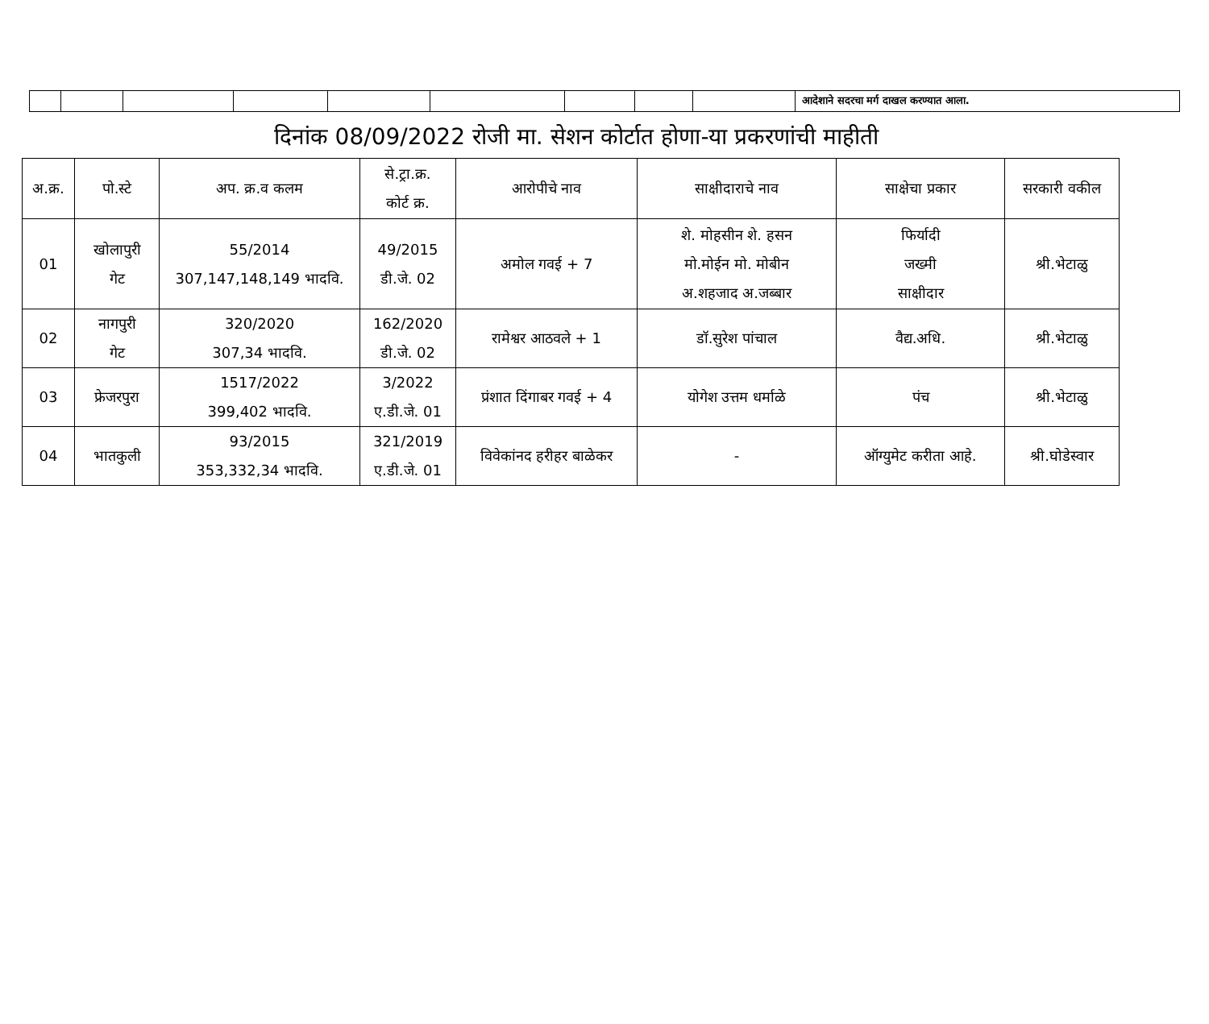| | | | | | | | | | आदेशाने सदरचा मर्ग दाखल करण्यात आला. |
दिनांक 08/09/2022 रोजी मा. सेशन कोर्टात होणा-या प्रकरणांची माहीती
| अ.क्र. | पो.स्टे | अप. क्र.व कलम | से.ट्रा.क्र. कोर्ट क्र. | आरोपीचे नाव | साक्षीदाराचे नाव | साक्षेचा प्रकार | सरकारी वकील |
| --- | --- | --- | --- | --- | --- | --- | --- |
| 01 | खोलापुरी गेट | 55/2014 307,147,148,149 भादवि. | 49/2015 डी.जे. 02 | अमोल गवई + 7 | शे. मोहसीन शे. हसन मो.मोईन मो. मोबीन अ.शहजाद अ.जब्बार | फिर्यादी जख्मी साक्षीदार | श्री.भेटाळु |
| 02 | नागपुरी गेट | 320/2020 307,34 भादवि. | 162/2020 डी.जे. 02 | रामेश्वर आठवले + 1 | डॉ.सुरेश पांचाल | वैद्य.अधि. | श्री.भेटाळु |
| 03 | फ्रेजरपुरा | 1517/2022 399,402 भादवि. | 3/2022 ए.डी.जे. 01 | प्रंशात दिंगाबर गवई + 4 | योगेश उत्तम धर्माळे | पंच | श्री.भेटाळु |
| 04 | भातकुली | 93/2015 353,332,34 भादवि. | 321/2019 ए.डी.जे. 01 | विवेकांनद हरीहर बाळेकर | - | ऑग्युमेट करीता आहे. | श्री.घोडेस्वार |